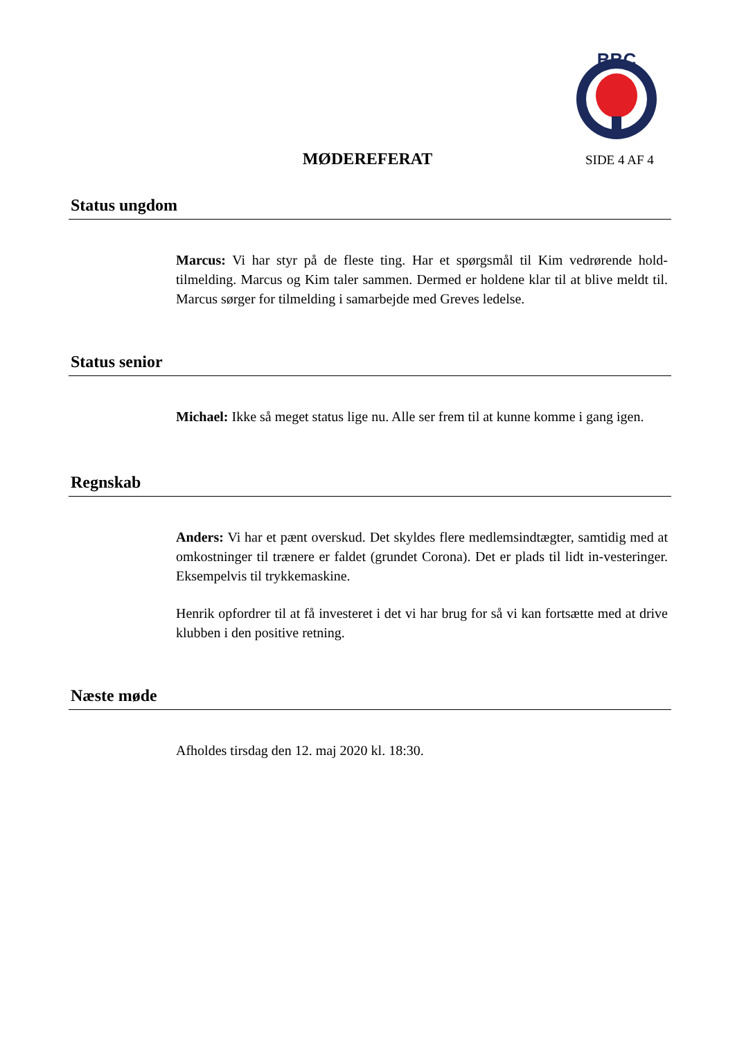BBC
MØDEREFERAT
SIDE 4 AF 4
Status ungdom
Marcus: Vi har styr på de fleste ting. Har et spørgsmål til Kim vedrørende hold-tilmelding. Marcus og Kim taler sammen. Dermed er holdene klar til at blive meldt til. Marcus sørger for tilmelding i samarbejde med Greves ledelse.
Status senior
Michael: Ikke så meget status lige nu. Alle ser frem til at kunne komme i gang igen.
Regnskab
Anders: Vi har et pænt overskud. Det skyldes flere medlemsindtægter, samtidig med at omkostninger til trænere er faldet (grundet Corona). Det er plads til lidt in-vesteringer. Eksempelvis til trykkemaskine.
Henrik opfordrer til at få investeret i det vi har brug for så vi kan fortsætte med at drive klubben i den positive retning.
Næste møde
Afholdes tirsdag den 12. maj 2020 kl. 18:30.